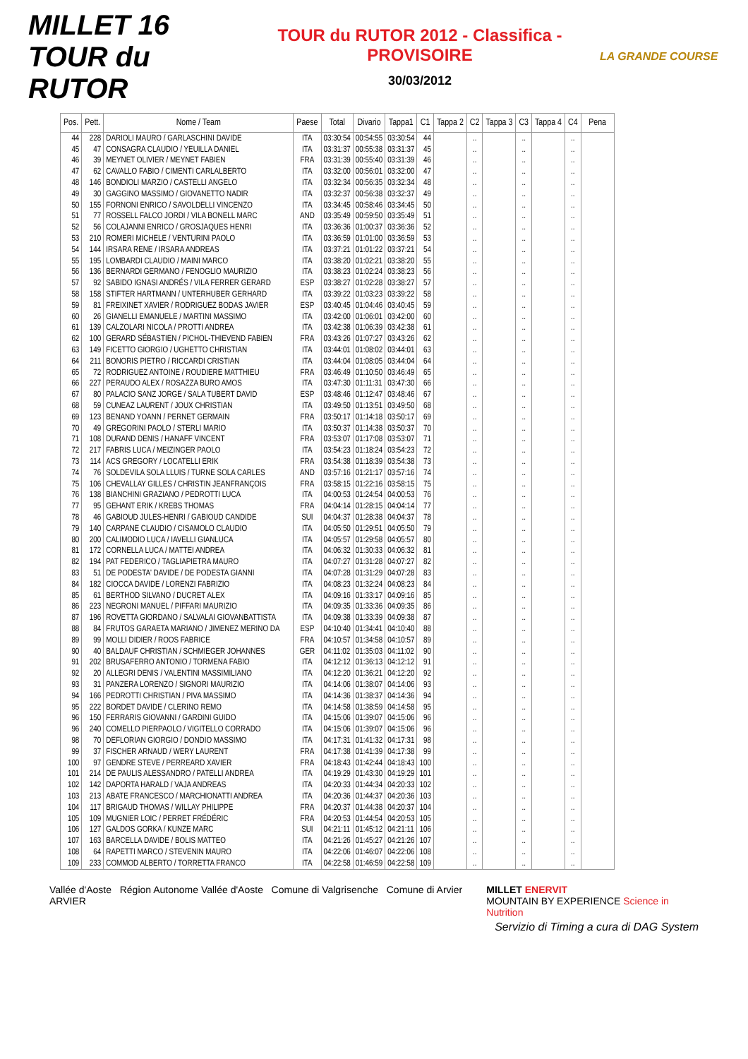MILLET 16 TOUR du RUTOR
TOUR du RUTOR 2012 - Classifica - PROVISOIRE
30/03/2012
LA GRANDE COURSE
| Pos. | Pett. | Nome / Team | Paese | Total | Divario | Tappa1 | C1 | Tappa 2 | C2 | Tappa 3 | C3 | Tappa 4 | C4 | Pena |
| --- | --- | --- | --- | --- | --- | --- | --- | --- | --- | --- | --- | --- | --- | --- |
| 44 | 228 | DARIOLI MAURO / GARLASCHINI DAVIDE | ITA | 03:30:54 | 00:54:55 | 03:30:54 | 44 | | .. | | .. | | .. | |
| 45 | 47 | CONSAGRA CLAUDIO / YEUILLA DANIEL | ITA | 03:31:37 | 00:55:38 | 03:31:37 | 45 | | .. | | .. | | .. | |
| 46 | 39 | MEYNET OLIVIER / MEYNET FABIEN | FRA | 03:31:39 | 00:55:40 | 03:31:39 | 46 | | .. | | .. | | .. | |
| 47 | 62 | CAVALLO FABIO / CIMENTI CARLALBERTO | ITA | 03:32:00 | 00:56:01 | 03:32:00 | 47 | | .. | | .. | | .. | |
| 48 | 146 | BONDIOLI MARZIO / CASTELLI ANGELO | ITA | 03:32:34 | 00:56:35 | 03:32:34 | 48 | | .. | | .. | | .. | |
| 49 | 30 | GAGGINO MASSIMO / GIOVANETTO NADIR | ITA | 03:32:37 | 00:56:38 | 03:32:37 | 49 | | .. | | .. | | .. | |
| 50 | 155 | FORNONI ENRICO / SAVOLDELLI VINCENZO | ITA | 03:34:45 | 00:58:46 | 03:34:45 | 50 | | .. | | .. | | .. | |
| 51 | 77 | ROSSELL FALCO JORDI / VILA BONELL MARC | AND | 03:35:49 | 00:59:50 | 03:35:49 | 51 | | .. | | .. | | .. | |
| 52 | 56 | COLAJANNI ENRICO / GROSJAQUES HENRI | ITA | 03:36:36 | 01:00:37 | 03:36:36 | 52 | | .. | | .. | | .. | |
| 53 | 210 | ROMERI MICHELE / VENTURINI PAOLO | ITA | 03:36:59 | 01:01:00 | 03:36:59 | 53 | | .. | | .. | | .. | |
| 54 | 144 | IRSARA RENE / IRSARA ANDREAS | ITA | 03:37:21 | 01:01:22 | 03:37:21 | 54 | | .. | | .. | | .. | |
| 55 | 195 | LOMBARDI CLAUDIO / MAINI MARCO | ITA | 03:38:20 | 01:02:21 | 03:38:20 | 55 | | .. | | .. | | .. | |
| 56 | 136 | BERNARDI GERMANO / FENOGLIO MAURIZIO | ITA | 03:38:23 | 01:02:24 | 03:38:23 | 56 | | .. | | .. | | .. | |
| 57 | 92 | SABIDO IGNASI ANDRÉS / VILA FERRER GERARD | ESP | 03:38:27 | 01:02:28 | 03:38:27 | 57 | | .. | | .. | | .. | |
| 58 | 158 | STIFTER HARTMANN / UNTERHUBER GERHARD | ITA | 03:39:22 | 01:03:23 | 03:39:22 | 58 | | .. | | .. | | .. | |
| 59 | 81 | FREIXINET XAVIER / RODRIGUEZ BODAS JAVIER | ESP | 03:40:45 | 01:04:46 | 03:40:45 | 59 | | .. | | .. | | .. | |
| 60 | 26 | GIANELLI EMANUELE / MARTINI MASSIMO | ITA | 03:42:00 | 01:06:01 | 03:42:00 | 60 | | .. | | .. | | .. | |
| 61 | 139 | CALZOLARI NICOLA / PROTTI ANDREA | ITA | 03:42:38 | 01:06:39 | 03:42:38 | 61 | | .. | | .. | | .. | |
| 62 | 100 | GERARD SÉBASTIEN / PICHOL-THIEVEND FABIEN | FRA | 03:43:26 | 01:07:27 | 03:43:26 | 62 | | .. | | .. | | .. | |
| 63 | 149 | FICETTO GIORGIO / UGHETTO CHRISTIAN | ITA | 03:44:01 | 01:08:02 | 03:44:01 | 63 | | .. | | .. | | .. | |
| 64 | 211 | BONORIS PIETRO / RICCARDI CRISTIAN | ITA | 03:44:04 | 01:08:05 | 03:44:04 | 64 | | .. | | .. | | .. | |
| 65 | 72 | RODRIGUEZ ANTOINE / ROUDIERE MATTHIEU | FRA | 03:46:49 | 01:10:50 | 03:46:49 | 65 | | .. | | .. | | .. | |
| 66 | 227 | PERAUDO ALEX / ROSAZZA BURO AMOS | ITA | 03:47:30 | 01:11:31 | 03:47:30 | 66 | | .. | | .. | | .. | |
| 67 | 80 | PALACIO SANZ JORGE / SALA TUBERT DAVID | ESP | 03:48:46 | 01:12:47 | 03:48:46 | 67 | | .. | | .. | | .. | |
| 68 | 59 | CUNEAZ LAURENT / JOUX CHRISTIAN | ITA | 03:49:50 | 01:13:51 | 03:49:50 | 68 | | .. | | .. | | .. | |
| 69 | 123 | BENAND YOANN / PERNET GERMAIN | FRA | 03:50:17 | 01:14:18 | 03:50:17 | 69 | | .. | | .. | | .. | |
| 70 | 49 | GREGORINI PAOLO / STERLI MARIO | ITA | 03:50:37 | 01:14:38 | 03:50:37 | 70 | | .. | | .. | | .. | |
| 71 | 108 | DURAND DENIS / HANAFF VINCENT | FRA | 03:53:07 | 01:17:08 | 03:53:07 | 71 | | .. | | .. | | .. | |
| 72 | 217 | FABRIS LUCA / MEIZINGER PAOLO | ITA | 03:54:23 | 01:18:24 | 03:54:23 | 72 | | .. | | .. | | .. | |
| 73 | 114 | ACS GREGORY / LOCATELLI ERIK | FRA | 03:54:38 | 01:18:39 | 03:54:38 | 73 | | .. | | .. | | .. | |
| 74 | 76 | SOLDEVILA SOLA LLUIS / TURNE SOLA CARLES | AND | 03:57:16 | 01:21:17 | 03:57:16 | 74 | | .. | | .. | | .. | |
| 75 | 106 | CHEVALLAY GILLES / CHRISTIN JEANFRANÇOIS | FRA | 03:58:15 | 01:22:16 | 03:58:15 | 75 | | .. | | .. | | .. | |
| 76 | 138 | BIANCHINI GRAZIANO / PEDROTTI LUCA | ITA | 04:00:53 | 01:24:54 | 04:00:53 | 76 | | .. | | .. | | .. | |
| 77 | 95 | GEHANT ERIK / KREBS THOMAS | FRA | 04:04:14 | 01:28:15 | 04:04:14 | 77 | | .. | | .. | | .. | |
| 78 | 46 | GABIOUD JULES-HENRI / GABIOUD CANDIDE | SUI | 04:04:37 | 01:28:38 | 04:04:37 | 78 | | .. | | .. | | .. | |
| 79 | 140 | CARPANE CLAUDIO / CISAMOLO CLAUDIO | ITA | 04:05:50 | 01:29:51 | 04:05:50 | 79 | | .. | | .. | | .. | |
| 80 | 200 | CALIMODIO LUCA / IAVELLI GIANLUCA | ITA | 04:05:57 | 01:29:58 | 04:05:57 | 80 | | .. | | .. | | .. | |
| 81 | 172 | CORNELLA LUCA / MATTEI ANDREA | ITA | 04:06:32 | 01:30:33 | 04:06:32 | 81 | | .. | | .. | | .. | |
| 82 | 194 | PAT FEDERICO / TAGLIAPIETRA MAURO | ITA | 04:07:27 | 01:31:28 | 04:07:27 | 82 | | .. | | .. | | .. | |
| 83 | 51 | DE PODESTA' DAVIDE / DE PODESTA GIANNI | ITA | 04:07:28 | 01:31:29 | 04:07:28 | 83 | | .. | | .. | | .. | |
| 84 | 182 | CIOCCA DAVIDE / LORENZI FABRIZIO | ITA | 04:08:23 | 01:32:24 | 04:08:23 | 84 | | .. | | .. | | .. | |
| 85 | 61 | BERTHOD SILVANO / DUCRET ALEX | ITA | 04:09:16 | 01:33:17 | 04:09:16 | 85 | | .. | | .. | | .. | |
| 86 | 223 | NEGRONI MANUEL / PIFFARI MAURIZIO | ITA | 04:09:35 | 01:33:36 | 04:09:35 | 86 | | .. | | .. | | .. | |
| 87 | 196 | ROVETTA GIORDANO / SALVALAI GIOVANBATTISTA | ITA | 04:09:38 | 01:33:39 | 04:09:38 | 87 | | .. | | .. | | .. | |
| 88 | 84 | FRUTOS GARAETA MARIANO / JIMENEZ MERINO DA | ESP | 04:10:40 | 01:34:41 | 04:10:40 | 88 | | .. | | .. | | .. | |
| 89 | 99 | MOLLI DIDIER / ROOS FABRICE | FRA | 04:10:57 | 01:34:58 | 04:10:57 | 89 | | .. | | .. | | .. | |
| 90 | 40 | BALDAUF CHRISTIAN / SCHMIEGER JOHANNES | GER | 04:11:02 | 01:35:03 | 04:11:02 | 90 | | .. | | .. | | .. | |
| 91 | 202 | BRUSAFERRO ANTONIO / TORMENA FABIO | ITA | 04:12:12 | 01:36:13 | 04:12:12 | 91 | | .. | | .. | | .. | |
| 92 | 20 | ALLEGRI DENIS / VALENTINI MASSIMILIANO | ITA | 04:12:20 | 01:36:21 | 04:12:20 | 92 | | .. | | .. | | .. | |
| 93 | 31 | PANZERA LORENZO / SIGNORI MAURIZIO | ITA | 04:14:06 | 01:38:07 | 04:14:06 | 93 | | .. | | .. | | .. | |
| 94 | 166 | PEDROTTI CHRISTIAN / PIVA MASSIMO | ITA | 04:14:36 | 01:38:37 | 04:14:36 | 94 | | .. | | .. | | .. | |
| 95 | 222 | BORDET DAVIDE / CLERINO REMO | ITA | 04:14:58 | 01:38:59 | 04:14:58 | 95 | | .. | | .. | | .. | |
| 96 | 150 | FERRARIS GIOVANNI / GARDINI GUIDO | ITA | 04:15:06 | 01:39:07 | 04:15:06 | 96 | | .. | | .. | | .. | |
| 96 | 240 | COMELLO PIERPAOLO / VIGITELLO CORRADO | ITA | 04:15:06 | 01:39:07 | 04:15:06 | 96 | | .. | | .. | | .. | |
| 98 | 70 | DEFLORIAN GIORGIO / DONDIO MASSIMO | ITA | 04:17:31 | 01:41:32 | 04:17:31 | 98 | | .. | | .. | | .. | |
| 99 | 37 | FISCHER ARNAUD / WERY LAURENT | FRA | 04:17:38 | 01:41:39 | 04:17:38 | 99 | | .. | | .. | | .. | |
| 100 | 97 | GENDRE STEVE / PERREARD XAVIER | FRA | 04:18:43 | 01:42:44 | 04:18:43 | 100 | | .. | | .. | | .. | |
| 101 | 214 | DE PAULIS ALESSANDRO / PATELLI ANDREA | ITA | 04:19:29 | 01:43:30 | 04:19:29 | 101 | | .. | | .. | | .. | |
| 102 | 142 | DAPORTA HARALD / VAJA ANDREAS | ITA | 04:20:33 | 01:44:34 | 04:20:33 | 102 | | .. | | .. | | .. | |
| 103 | 213 | ABATE FRANCESCO / MARCHIONATTI ANDREA | ITA | 04:20:36 | 01:44:37 | 04:20:36 | 103 | | .. | | .. | | .. | |
| 104 | 117 | BRIGAUD THOMAS / WILLAY PHILIPPE | FRA | 04:20:37 | 01:44:38 | 04:20:37 | 104 | | .. | | .. | | .. | |
| 105 | 109 | MUGNIER LOIC / PERRET FRÉDÉRIC | FRA | 04:20:53 | 01:44:54 | 04:20:53 | 105 | | .. | | .. | | .. | |
| 106 | 127 | GALDOS GORKA / KUNZE MARC | SUI | 04:21:11 | 01:45:12 | 04:21:11 | 106 | | .. | | .. | | .. | |
| 107 | 163 | BARCELLA DAVIDE / BOLIS MATTEO | ITA | 04:21:26 | 01:45:27 | 04:21:26 | 107 | | .. | | .. | | .. | |
| 108 | 64 | RAPETTI MARCO / STEVENIN MAURO | ITA | 04:22:06 | 01:46:07 | 04:22:06 | 108 | | .. | | .. | | .. | |
| 109 | 233 | COMMOD ALBERTO / TORRETTA FRANCO | ITA | 04:22:58 | 01:46:59 | 04:22:58 | 109 | | .. | | .. | | .. | |
Vallée d'Aoste Région Autonome Vallée d'Aoste Comune di Valgrisenche Comune di Arvier ARVIER
MILLET ENERVIT
MOUNTAIN BY EXPERIENCE Science in Nutrition
Servizio di Timing a cura di DAG System